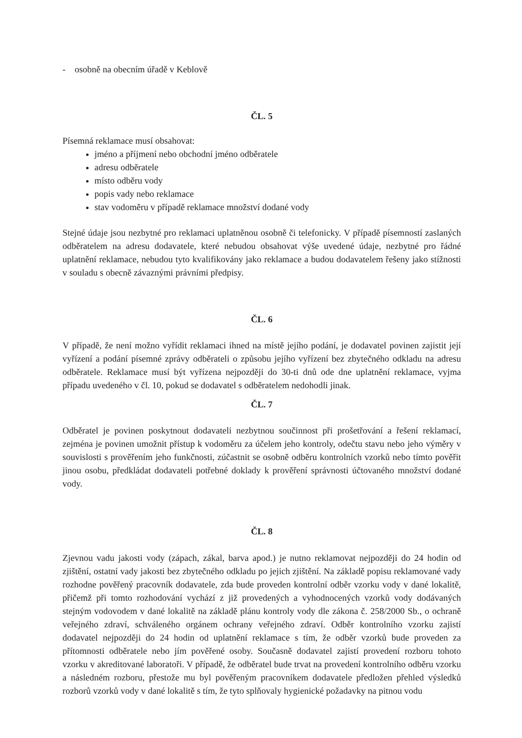- osobně na obecním úřadě v Keblově
ČL. 5
Písemná reklamace musí obsahovat:
jméno a příjmení nebo obchodní jméno odběratele
adresu odběratele
místo odběru vody
popis vady nebo reklamace
stav vodoměru v případě reklamace množství dodané vody
Stejné údaje jsou nezbytné pro reklamaci uplatněnou osobně či telefonicky. V případě písemností zaslaných odběratelem na adresu dodavatele, které nebudou obsahovat výše uvedené údaje, nezbytné pro řádné uplatnění reklamace, nebudou tyto kvalifikovány jako reklamace a budou dodavatelem řešeny jako stížnosti v souladu s obecně závaznými právními předpisy.
ČL. 6
V případě, že není možno vyřídit reklamaci ihned na místě jejího podání, je dodavatel povinen zajistit její vyřízení a podání písemné zprávy odběrateli o způsobu jejího vyřízení bez zbytečného odkladu na adresu odběratele. Reklamace musí být vyřízena nejpozději do 30-ti dnů ode dne uplatnění reklamace, vyjma případu uvedeného v čl. 10, pokud se dodavatel s odběratelem nedohodli jinak.
ČL. 7
Odběratel je povinen poskytnout dodavateli nezbytnou součinnost při prošetřování a řešení reklamací, zejména je povinen umožnit přístup k vodoměru za účelem jeho kontroly, odečtu stavu nebo jeho výměry v souvislosti s prověřením jeho funkčnosti, zúčastnit se osobně odběru kontrolních vzorků nebo tímto pověřit jinou osobu, předkládat dodavateli potřebné doklady k prověření správnosti účtovaného množství dodané vody.
ČL. 8
Zjevnou vadu jakosti vody (zápach, zákal, barva apod.) je nutno reklamovat nejpozději do 24 hodin od zjištění, ostatní vady jakosti bez zbytečného odkladu po jejich zjištění. Na základě popisu reklamované vady rozhodne pověřený pracovník dodavatele, zda bude proveden kontrolní odběr vzorku vody v dané lokalitě, přičemž při tomto rozhodování vychází z již provedených a vyhodnocených vzorků vody dodávaných stejným vodovodem v dané lokalitě na základě plánu kontroly vody dle zákona č. 258/2000 Sb., o ochraně veřejného zdraví, schváleného orgánem ochrany veřejného zdraví. Odběr kontrolního vzorku zajistí dodavatel nejpozději do 24 hodin od uplatnění reklamace s tím, že odběr vzorků bude proveden za přítomnosti odběratele nebo jím pověřené osoby. Současně dodavatel zajistí provedení rozboru tohoto vzorku v akreditované laboratoři. V případě, že odběratel bude trvat na provedení kontrolního odběru vzorku a následném rozboru, přestože mu byl pověřeným pracovníkem dodavatele předložen přehled výsledků rozborů vzorků vody v dané lokalitě s tím, že tyto splňovaly hygienické požadavky na pitnou vodu